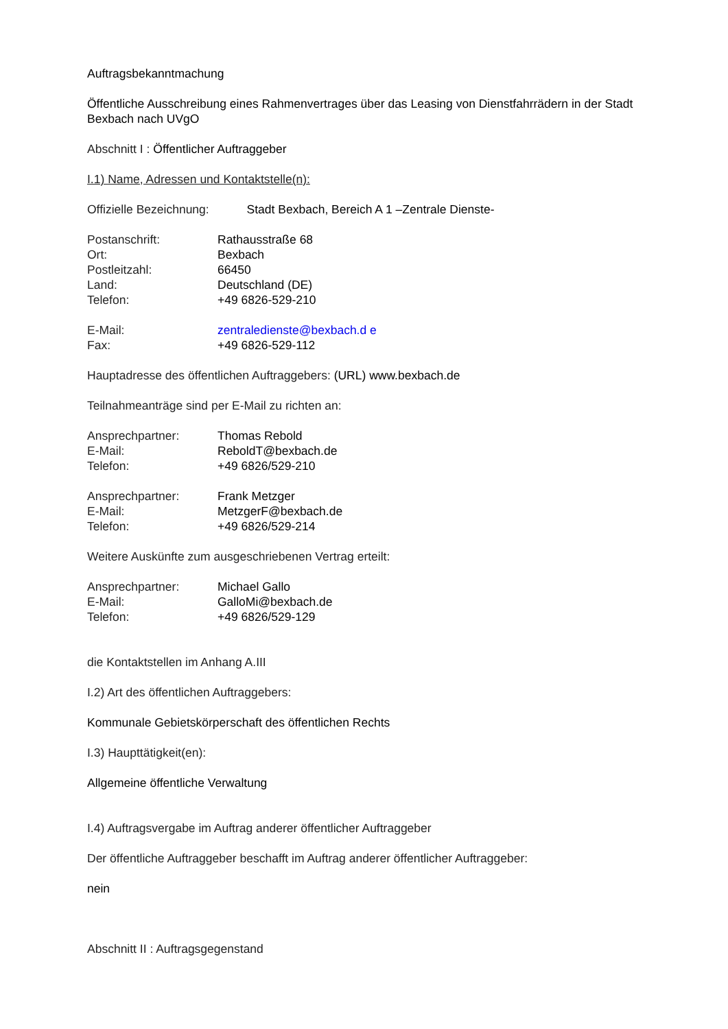Auftragsbekanntmachung
Öffentliche Ausschreibung eines Rahmenvertrages über das Leasing von Dienstfahrrädern in der Stadt Bexbach nach UVgO
Abschnitt I : Öffentlicher Auftraggeber
I.1) Name, Adressen und Kontaktstelle(n):
Offizielle Bezeichnung: Stadt Bexbach, Bereich A 1 –Zentrale Dienste-
Postanschrift: Rathausstraße 68 Ort: Bexbach Postleitzahl: 66450 Land: Deutschland (DE) Telefon: +49 6826-529-210
E-Mail: zentraledienste@bexbach.d e Fax: +49 6826-529-112
Hauptadresse des öffentlichen Auftraggebers: (URL) www.bexbach.de
Teilnahmeanträge sind per E-Mail zu richten an:
Ansprechpartner: Thomas Rebold E-Mail: ReboldT@bexbach.de Telefon: +49 6826/529-210
Ansprechpartner: Frank Metzger E-Mail: MetzgerF@bexbach.de Telefon: +49 6826/529-214
Weitere Auskünfte zum ausgeschriebenen Vertrag erteilt:
Ansprechpartner: Michael Gallo E-Mail: GalloMi@bexbach.de Telefon: +49 6826/529-129
die Kontaktstellen im Anhang A.III
I.2) Art des öffentlichen Auftraggebers:
Kommunale Gebietskörperschaft des öffentlichen Rechts
I.3) Haupttätigkeit(en):
Allgemeine öffentliche Verwaltung
I.4) Auftragsvergabe im Auftrag anderer öffentlicher Auftraggeber
Der öffentliche Auftraggeber beschafft im Auftrag anderer öffentlicher Auftraggeber:
nein
Abschnitt II : Auftragsgegenstand